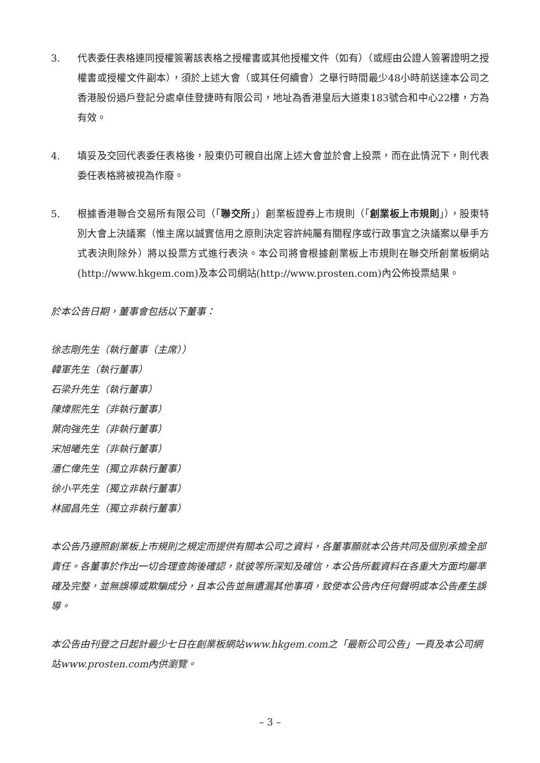3. 代表委任表格連同授權簽署該表格之授權書或其他授權文件（如有）（或經由公證人簽署證明之授權書或授權文件副本），須於上述大會（或其任何續會）之舉行時間最少48小時前送達本公司之香港股份過戶登記分處卓佳登捷時有限公司，地址為香港皇后大道東183號合和中心22樓，方為有效。
4. 填妥及交回代表委任表格後，股東仍可親自出席上述大會並於會上投票，而在此情況下，則代表委任表格將被視為作廢。
5. 根據香港聯合交易所有限公司（「聯交所」）創業板證券上市規則（「創業板上市規則」），股東特別大會上決議案（惟主席以誠實信用之原則決定容許純屬有關程序或行政事宜之決議案以舉手方式表決則除外）將以投票方式進行表決。本公司將會根據創業板上市規則在聯交所創業板網站(http://www.hkgem.com)及本公司網站(http://www.prosten.com)內公佈投票結果。
於本公告日期，董事會包括以下董事：
徐志剛先生（執行董事（主席））
韓軍先生（執行董事）
石梁升先生（執行董事）
陳煒熙先生（非執行董事）
葉向強先生（非執行董事）
宋旭曦先生（非執行董事）
潘仁偉先生（獨立非執行董事）
徐小平先生（獨立非執行董事）
林國昌先生（獨立非執行董事）
本公告乃遵照創業板上市規則之規定而提供有關本公司之資料，各董事願就本公告共同及個別承擔全部責任。各董事於作出一切合理查詢後確認，就彼等所深知及確信，本公告所載資料在各重大方面均屬準確及完整，並無誤導或欺騙成分，且本公告並無遺漏其他事項，致使本公告內任何聲明或本公告產生誤導。
本公告由刊登之日起計最少七日在創業板網站www.hkgem.com之「最新公司公告」一頁及本公司網站www.prosten.com內供瀏覽。
– 3 –